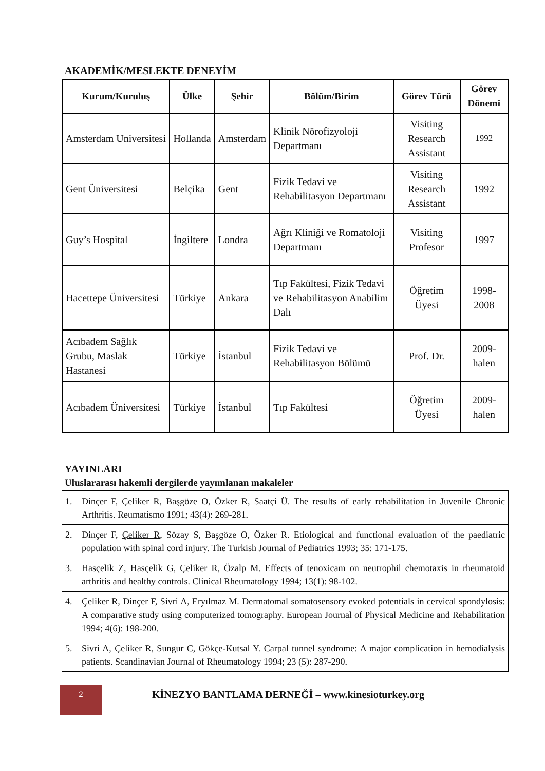AKADEMİK/MESLEKTE DENEYİM
| Kurum/Kuruluş | Ülke | Şehir | Bölüm/Birim | Görev Türü | Görev Dönemi |
| --- | --- | --- | --- | --- | --- |
| Amsterdam Universitesi | Hollanda | Amsterdam | Klinik Nörofizyoloji Departmanı | Visiting Research Assistant | 1992 |
| Gent Üniversitesi | Belçika | Gent | Fizik Tedavi ve Rehabilitasyon Departmanı | Visiting Research Assistant | 1992 |
| Guy’s Hospital | İngiltere | Londra | Ağrı Kliniği ve Romatoloji Departmanı | Visiting Profesor | 1997 |
| Hacettepe Üniversitesi | Türkiye | Ankara | Tıp Fakültesi, Fizik Tedavi ve Rehabilitasyon Anabilim Dalı | Öğretim Üyesi | 1998-2008 |
| Acıbadem Sağlık Grubu, Maslak Hastanesi | Türkiye | İstanbul | Fizik Tedavi ve Rehabilitasyon Bölümü | Prof. Dr. | 2009-halen |
| Acıbadem Üniversitesi | Türkiye | İstanbul | Tıp Fakültesi | Öğretim Üyesi | 2009-halen |
YAYINLARI
Uluslararası hakemli dergilerde yayımlanan makaleler
1. Dinçer F, Çeliker R, Başgöze O, Özker R, Saatçi Ü. The results of early rehabilitation in Juvenile Chronic Arthritis. Reumatismo 1991; 43(4): 269-281.
2. Dinçer F, Çeliker R, Sözay S, Başgöze O, Özker R. Etiological and functional evaluation of the paediatric population with spinal cord injury. The Turkish Journal of Pediatrics 1993; 35: 171-175.
3. Hasçelik Z, Hasçelik G, Çeliker R, Özalp M. Effects of tenoxicam on neutrophil chemotaxis in rheumatoid arthritis and healthy controls. Clinical Rheumatology 1994; 13(1): 98-102.
4. Çeliker R, Dinçer F, Sivri A, Eryılmaz M. Dermatomal somatosensory evoked potentials in cervical spondylosis: A comparative study using computerized tomography. European Journal of Physical Medicine and Rehabilitation 1994; 4(6): 198-200.
5. Sivri A, Çeliker R, Sungur C, Gökçe-Kutsal Y. Carpal tunnel syndrome: A major complication in hemodialysis patients. Scandinavian Journal of Rheumatology 1994; 23 (5): 287-290.
2
KİNEZYO BANTLAMA DERNEĞİ – www.kinesioturkey.org